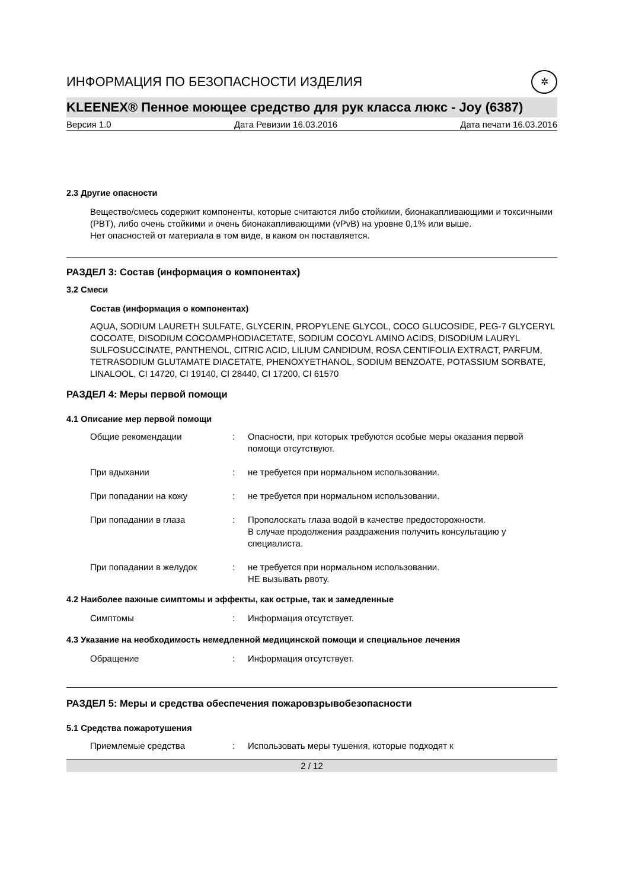ИНФОРМАЦИЯ ПО БЕЗОПАСНОСТИ ИЗДЕЛИЯ ✲
KLEENEX® Пенное моющее средство для рук класса люкс - Joy (6387)
Версия 1.0 Дата Ревизии 16.03.2016 Дата печати 16.03.2016
2.3 Другие опасности
Вещество/смесь содержит компоненты, которые считаются либо стойкими, бионакапливающими и токсичными (PBT), либо очень стойкими и очень бионакапливающими (vPvB) на уровне 0,1% или выше.
Нет опасностей от материала в том виде, в каком он поставляется.
РАЗДЕЛ 3: Состав (информация о компонентах)
3.2 Смеси
Состав (информация о компонентах)
AQUA, SODIUM LAURETH SULFATE, GLYCERIN, PROPYLENE GLYCOL, COCO GLUCOSIDE, PEG-7 GLYCERYL COCOATE, DISODIUM COCOAMPHODIACETATE, SODIUM COCOYL AMINO ACIDS, DISODIUM LAURYL SULFOSUCCINATE, PANTHENOL, CITRIC ACID, LILIUM CANDIDUM, ROSA CENTIFOLIA EXTRACT, PARFUM, TETRASODIUM GLUTAMATE DIACETATE, PHENOXYETHANOL, SODIUM BENZOATE, POTASSIUM SORBATE, LINALOOL, CI 14720, CI 19140, CI 28440, CI 17200, CI 61570
РАЗДЕЛ 4: Меры первой помощи
4.1 Описание мер первой помощи
Общие рекомендации: Опасности, при которых требуются особые меры оказания первой помощи отсутствуют.
При вдыхании: не требуется при нормальном использовании.
При попадании на кожу: не требуется при нормальном использовании.
При попадании в глаза: Прополоскать глаза водой в качестве предосторожности.
В случае продолжения раздражения получить консультацию у специалиста.
При попадании в желудок: не требуется при нормальном использовании.
НЕ вызывать рвоту.
4.2 Наиболее важные симптомы и эффекты, как острые, так и замедленные
Симптомы: Информация отсутствует.
4.3 Указание на необходимость немедленной медицинской помощи и специальное лечения
Обращение: Информация отсутствует.
РАЗДЕЛ 5: Меры и средства обеспечения пожаровзрывобезопасности
5.1 Средства пожаротушения
Приемлемые средства: Использовать меры тушения, которые подходят к
2 / 12